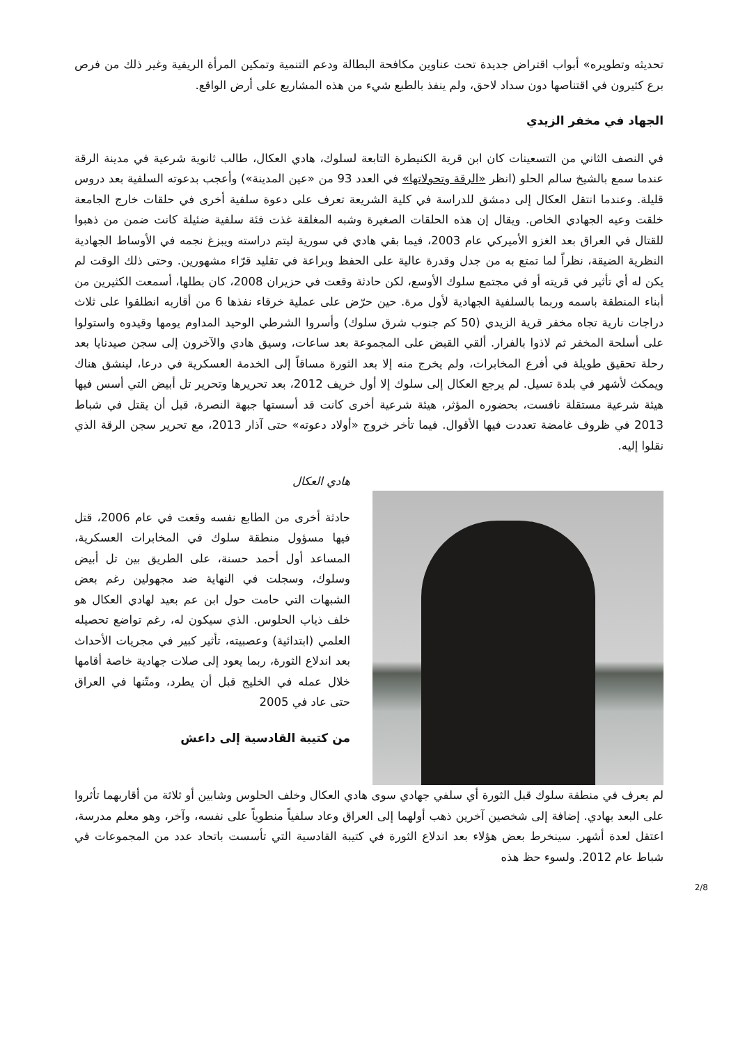تحديثه وتطويره» أبواب اقتراض جديدة تحت عناوين مكافحة البطالة ودعم التنمية وتمكين المرأة الريفية وغير ذلك من فرص برع كثيرون في اقتناصها دون سداد لاحق، ولم ينفذ بالطبع شيء من هذه المشاريع على أرض الواقع.
الجهاد في مخفر الزيدي
في النصف الثاني من التسعينات كان ابن قرية الكنيطرة التابعة لسلوك، هادي العكال، طالب ثانوية شرعية في مدينة الرقة عندما سمع بالشيخ سالم الحلو (انظر «الرقة وتحولاتها» في العدد 93 من «عين المدينة») وأعجب بدعوته السلفية بعد دروس قليلة. وعندما انتقل العكال إلى دمشق للدراسة في كلية الشريعة تعرف على دعوة سلفية أخرى في حلقات خارج الجامعة خلقت وعيه الجهادي الخاص. ويقال إن هذه الحلقات الصغيرة وشبه المغلقة غذت فئة سلفية ضئيلة كانت ضمن من ذهبوا للقتال في العراق بعد الغزو الأميركي عام 2003، فيما بقي هادي في سورية ليتم دراسته ويبزغ نجمه في الأوساط الجهادية النظرية الضيقة، نظراً لما تمتع به من جدل وقدرة عالية على الحفظ وبراعة في تقليد قرّاء مشهورين. وحتى ذلك الوقت لم يكن له أي تأثير في قريته أو في مجتمع سلوك الأوسع، لكن حادثة وقعت في حزيران 2008، كان بطلها، أسمعت الكثيرين من أبناء المنطقة باسمه وربما بالسلفية الجهادية لأول مرة. حين حرّض على عملية خرقاء نفذها 6 من أقاربه انطلقوا على ثلاث دراجات نارية تجاه مخفر قرية الزيدي (50 كم جنوب شرق سلوك) وأسروا الشرطي الوحيد المداوم يومها وقيدوه واستولوا على أسلحة المخفر ثم لاذوا بالفرار. ألقي القبض على المجموعة بعد ساعات، وسيق هادي والآخرون إلى سجن صيدنايا بعد رحلة تحقيق طويلة في أفرع المخابرات، ولم يخرج منه إلا بعد الثورة مساقاً إلى الخدمة العسكرية في درعا، لينشق هناك ويمكث لأشهر في بلدة تسيل. لم يرجع العكال إلى سلوك إلا أول خريف 2012، بعد تحريرها وتحرير تل أبيض التي أسس فيها هيئة شرعية مستقلة نافست، بحضوره المؤثر، هيئة شرعية أخرى كانت قد أسستها جبهة النصرة، قبل أن يقتل في شباط 2013 في ظروف غامضة تعددت فيها الأقوال. فيما تأخر خروج «أولاد دعوته» حتى آذار 2013، مع تحرير سجن الرقة الذي نقلوا إليه.
هادي العكال
حادثة أخرى من الطابع نفسه وقعت في عام 2006، قتل فيها مسؤول منطقة سلوك في المخابرات العسكرية، المساعد أول أحمد حسنة، على الطريق بين تل أبيض وسلوك، وسجلت في النهاية ضد مجهولين رغم بعض الشبهات التي حامت حول ابن عم بعيد لهادي العكال هو خلف ذياب الحلوس. الذي سيكون له، رغم تواضع تحصيله العلمي (ابتدائية) وعصبيته، تأثير كبير في مجريات الأحداث بعد اندلاع الثورة، ربما يعود إلى صلات جهادية خاصة أقامها خلال عمله في الخليج قبل أن يطرد، ومتّنها في العراق حتى عاد في 2005
من كتيبة القادسية إلى داعش
لم يعرف في منطقة سلوك قبل الثورة أي سلفي جهادي سوى هادي العكال وخلف الحلوس وشابين أو ثلاثة من أقاربهما تأثروا على البعد بهادي. إضافة إلى شخصين آخرين ذهب أولهما إلى العراق وعاد سلفياً منطوياً على نفسه، وآخر، وهو معلم مدرسة، اعتقل لعدة أشهر. سينخرط بعض هؤلاء بعد اندلاع الثورة في كتيبة القادسية التي تأسست باتحاد عدد من المجموعات في شباط عام 2012. ولسوء حظ هذه
2/8